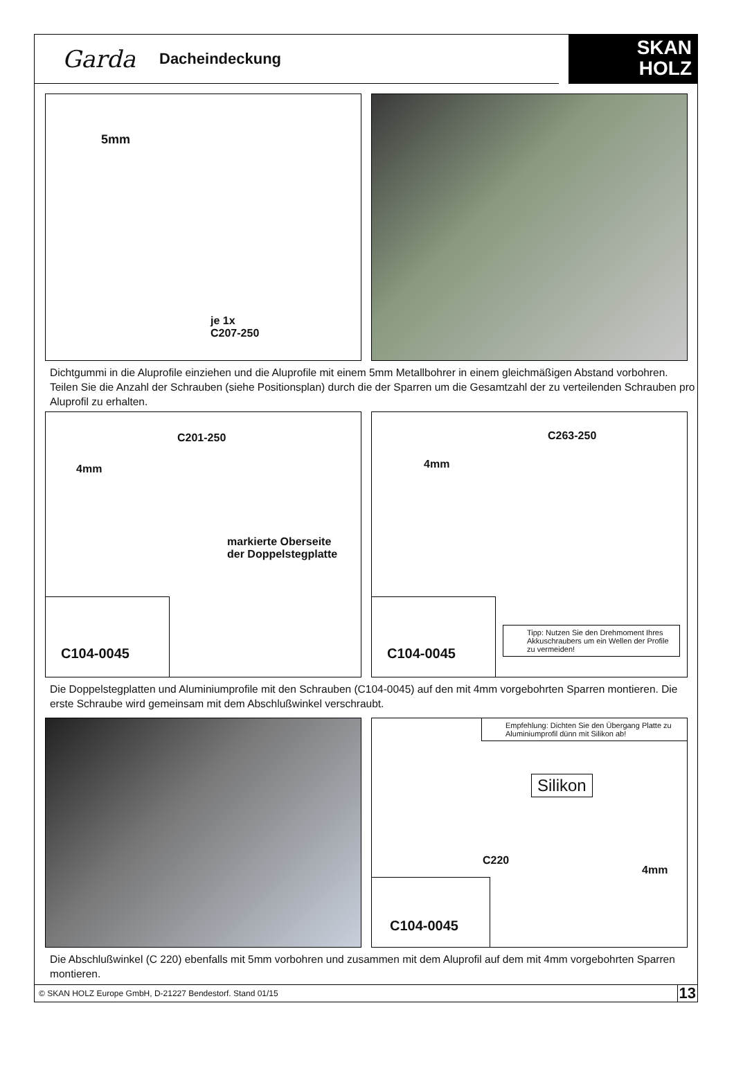Garda Dacheindeckung
SKAN
HOLZ
5mm
je 1x
C207-250
Dichtgummi in die Aluprofile einziehen und die Aluprofile mit einem 5mm Metallbohrer in einem gleichmäßigen Abstand vorbohren. Teilen Sie die Anzahl der Schrauben (siehe Positionsplan) durch die der Sparren um die Gesamtzahl der zu verteilenden Schrauben pro Aluprofil zu erhalten.
C201-250
4mm
markierte Oberseite
der Doppelstegplatte
C104-0045
C263-250
4mm
C104-0045
Tipp: Nutzen Sie den Drehmoment Ihres Akkuschraubers um ein Wellen der Profile zu vermeiden!
Die Doppelstegplatten und Aluminiumprofile mit den Schrauben (C104-0045) auf den mit 4mm vorgebohrten Sparren montieren. Die erste Schraube wird gemeinsam mit dem Abschlußwinkel verschraubt.
Empfehlung: Dichten Sie den Übergang Platte zu Aluminiumprofil dünn mit Silikon ab!
Silikon
C220
4mm
C104-0045
Die Abschlußwinkel (C 220) ebenfalls mit 5mm vorbohren und zusammen mit dem Aluprofil auf dem mit 4mm vorgebohrten Sparren montieren.
© SKAN HOLZ Europe GmbH, D-21227 Bendestorf. Stand 01/15 13